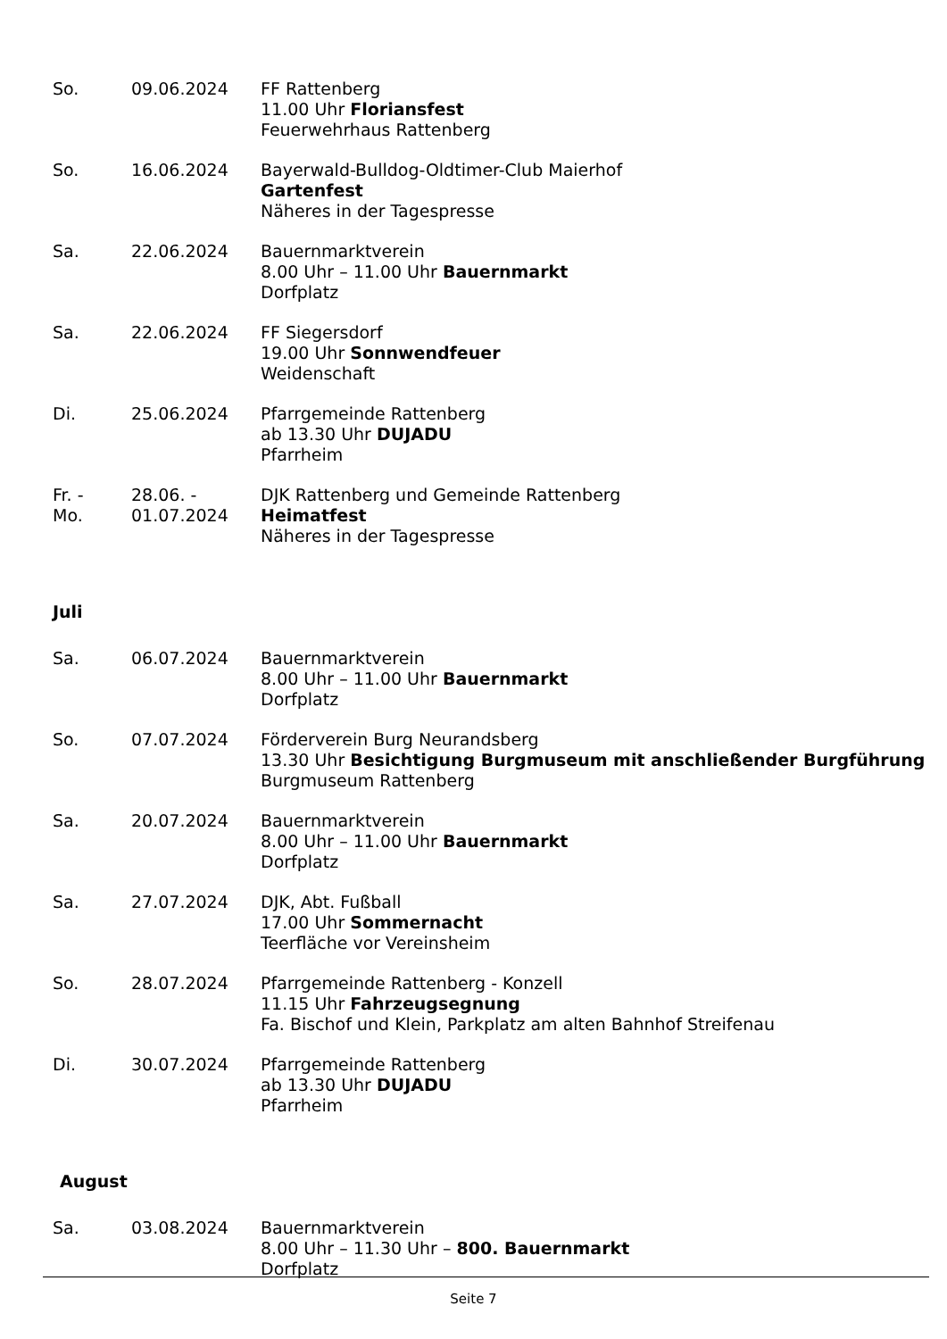So. 09.06.2024 FF Rattenberg
11.00 Uhr Floriansfest
Feuerwehrhaus Rattenberg
So. 16.06.2024 Bayerwald-Bulldog-Oldtimer-Club Maierhof
Gartenfest
Näheres in der Tagespresse
Sa. 22.06.2024 Bauernmarktverein
8.00 Uhr – 11.00 Uhr Bauernmarkt
Dorfplatz
Sa. 22.06.2024 FF Siegersdorf
19.00 Uhr Sonnwendfeuer
Weidenschaft
Di. 25.06.2024 Pfarrgemeinde Rattenberg
ab 13.30 Uhr DUJADU
Pfarrheim
Fr. -
Mo.
28.06. -
01.07.2024
DJK Rattenberg und Gemeinde Rattenberg
Heimatfest
Näheres in der Tagespresse
Juli
Sa. 06.07.2024 Bauernmarktverein
8.00 Uhr – 11.00 Uhr Bauernmarkt
Dorfplatz
So. 07.07.2024 Förderverein Burg Neurandsberg
13.30 Uhr Besichtigung Burgmuseum mit anschließender Burgführung
Burgmuseum Rattenberg
Sa. 20.07.2024 Bauernmarktverein
8.00 Uhr – 11.00 Uhr Bauernmarkt
Dorfplatz
Sa. 27.07.2024 DJK, Abt. Fußball
17.00 Uhr Sommernacht
Teerfläche vor Vereinsheim
So. 28.07.2024 Pfarrgemeinde Rattenberg - Konzell
11.15 Uhr Fahrzeugsegnung
Fa. Bischof und Klein, Parkplatz am alten Bahnhof Streifenau
Di. 30.07.2024 Pfarrgemeinde Rattenberg
ab 13.30 Uhr DUJADU
Pfarrheim
August
Sa. 03.08.2024 Bauernmarktverein
8.00 Uhr – 11.30 Uhr – 800. Bauernmarkt
Dorfplatz
Seite 7